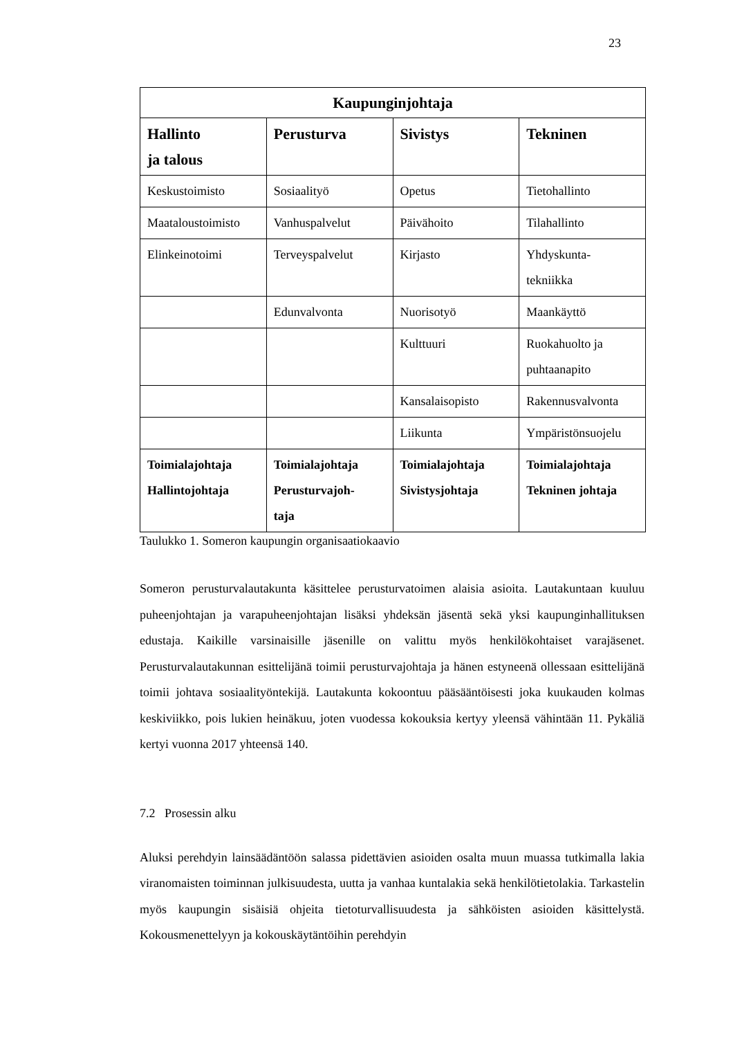23
| Kaupunginjohtaja | | | |
| --- | --- | --- | --- |
| Hallinto ja talous | Perusturva | Sivistys | Tekninen |
| Keskustoimisto | Sosiaalityö | Opetus | Tietohallinto |
| Maataloustoimisto | Vanhuspalvelut | Päivähoito | Tilahallinto |
| Elinkeinotoimi | Terveyspalvelut | Kirjasto | Yhdyskunta- tekniikka |
| | Edunvalvonta | Nuorisotyö | Maankäyttö |
| | | Kulttuuri | Ruokahuolto ja puhtaanapito |
| | | Kansalaisopisto | Rakennusvalvonta |
| | | Liikunta | Ympäristönsuojelu |
| Toimialajohtaja Hallintojohtaja | Toimialajohtaja Perusturvajoh- taja | Toimialajohtaja Sivistysjohtaja | Toimialajohtaja Tekninen johtaja |
Taulukko 1. Someron kaupungin organisaatiokaavio
Someron perusturvalautakunta käsittelee perusturvatoimen alaisia asioita. Lautakuntaan kuuluu puheenjohtajan ja varapuheenjohtajan lisäksi yhdeksän jäsentä sekä yksi kaupunginhallituksen edustaja. Kaikille varsinaisille jäsenille on valittu myös henkilökohtaiset varajäsenet. Perusturvalautakunnan esittelijänä toimii perusturvajohtaja ja hänen estyneenä ollessaan esittelijänä toimii johtava sosiaalityöntekijä. Lautakunta kokoontuu pääsääntöisesti joka kuukauden kolmas keskiviikko, pois lukien heinäkuu, joten vuodessa kokouksia kertyy yleensä vähintään 11. Pykäliä kertyi vuonna 2017 yhteensä 140.
7.2 Prosessin alku
Aluksi perehdyin lainsäädäntöön salassa pidettävien asioiden osalta muun muassa tutkimalla lakia viranomaisten toiminnan julkisuudesta, uutta ja vanhaa kuntalakia sekä henkilötietolakia. Tarkastelin myös kaupungin sisäisiä ohjeita tietoturvallisuudesta ja sähköisten asioiden käsittelystä. Kokousmenettelyyn ja kokouskäytäntöihin perehdyin